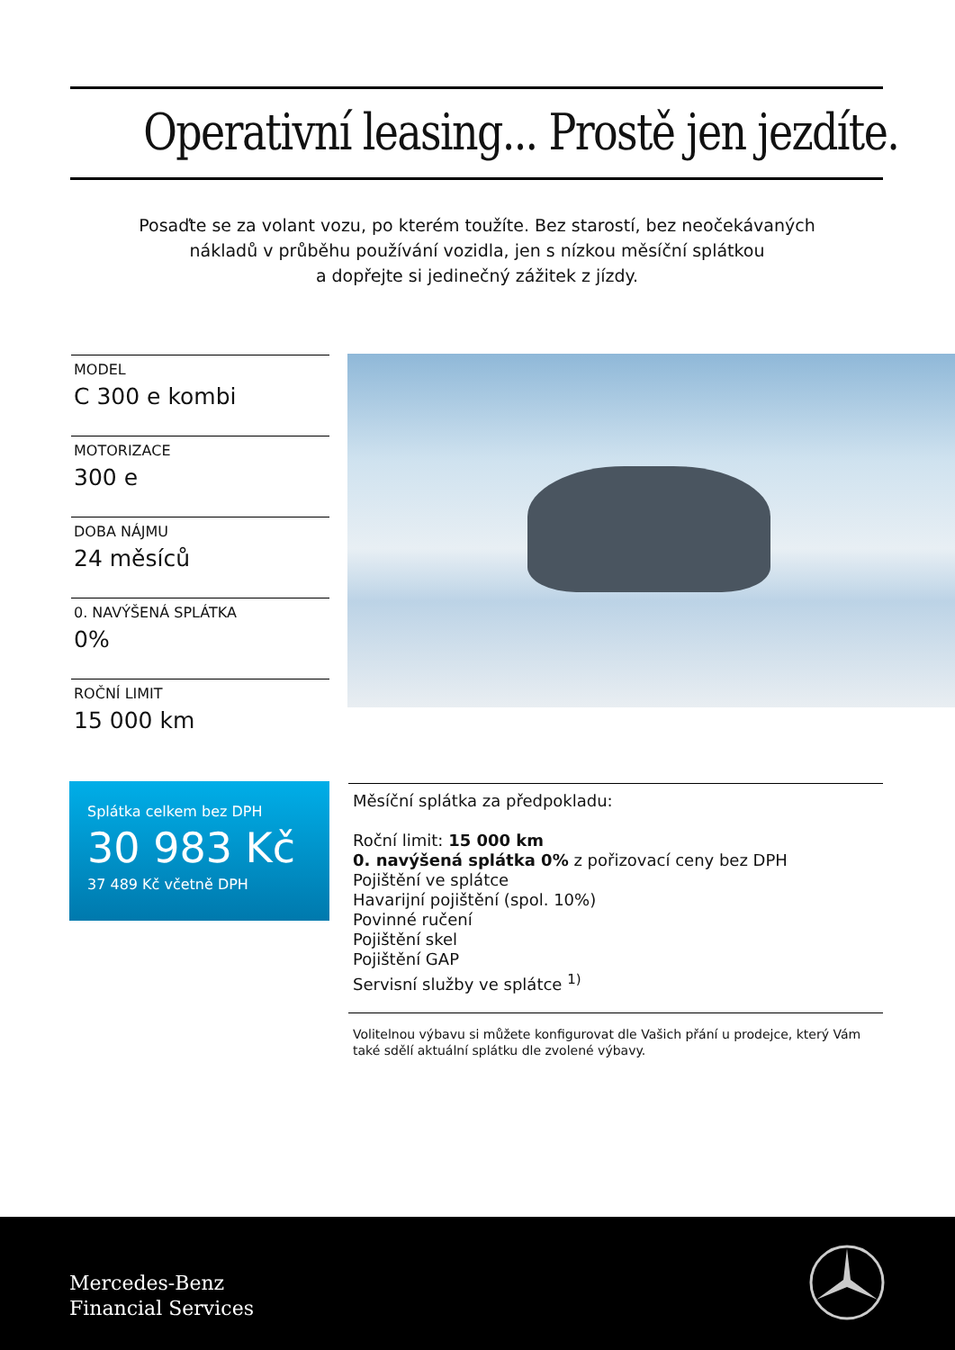Operativní leasing... Prostě jen jezdíte.
Posaďte se za volant vozu, po kterém toužíte. Bez starostí, bez neočekávaných nákladů v průběhu používání vozidla, jen s nízkou měsíční splátkou
a dopřejte si jedinečný zážitek z jízdy.
MODEL
C 300 e kombi
MOTORIZACE
300 e
DOBA NÁJMU
24 měsíců
0. NAVÝŠENÁ SPLÁTKA
0%
ROČNÍ LIMIT
15 000 km
Splátka celkem bez DPH
30 983 Kč
37 489 Kč včetně DPH
Měsíční splátka za předpokladu:
Roční limit: 15 000 km
0. navýšená splátka 0% z pořizovací ceny bez DPH
Pojištění ve splátce
Havarijní pojištění (spol. 10%)
Povinné ručení
Pojištění skel
Pojištění GAP
Servisní služby ve splátce <sup>1)</sup>
Volitelnou výbavu si můžete konfigurovat dle Vašich přání u prodejce, který Vám také sdělí aktuální splátku dle zvolené výbavy.
Mercedes-Benz
Financial Services